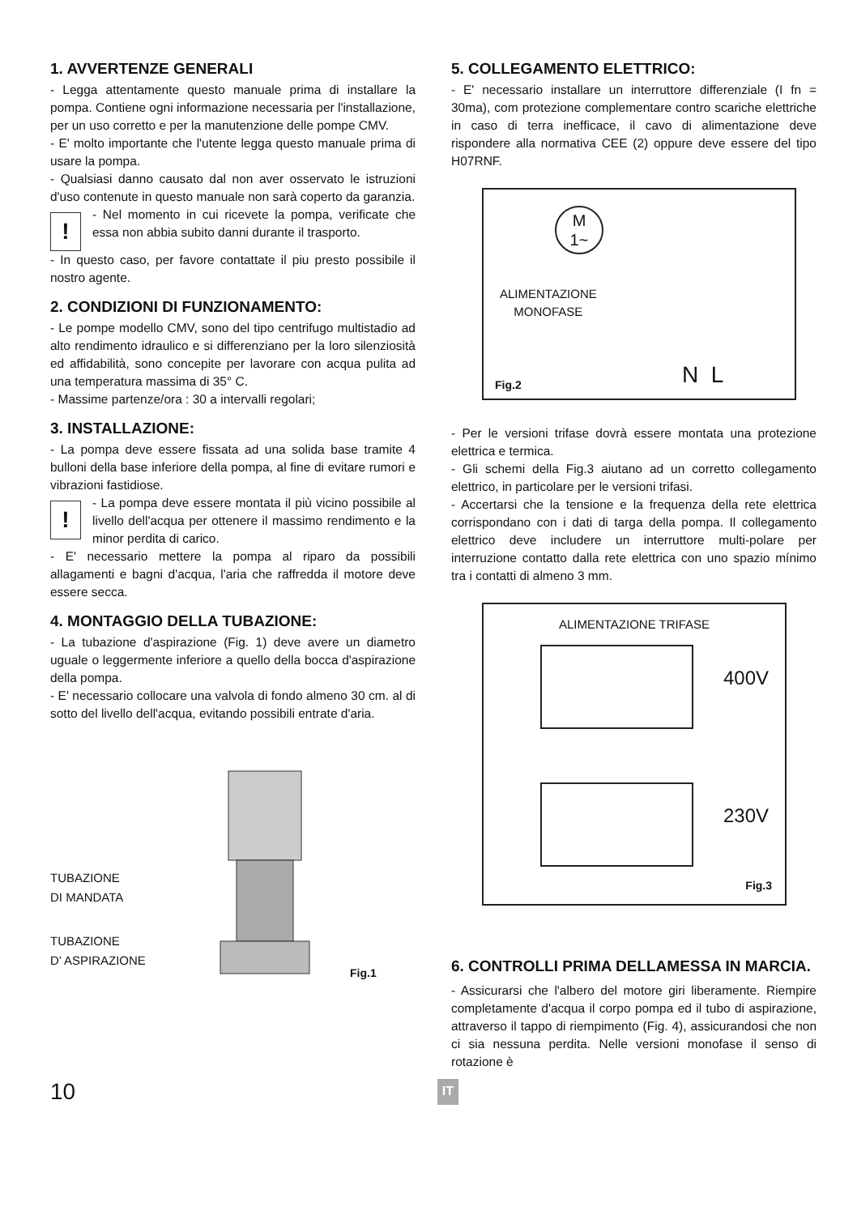1. AVVERTENZE GENERALI
- Legga attentamente questo manuale prima di installare la pompa. Contiene ogni informazione necessaria per l'installazione, per un uso corretto e per la manutenzione delle pompe CMV.
- E' molto importante che l'utente legga questo manuale prima di usare la pompa.
- Qualsiasi danno causato dal non aver osservato le istruzioni d'uso contenute in questo manuale non sarà coperto da garanzia.
!
- Nel momento in cui ricevete la pompa, verificate che essa non abbia subito danni durante il trasporto.
- In questo caso, per favore contattate il piu presto possibile il nostro agente.
2. CONDIZIONI DI FUNZIONAMENTO:
- Le pompe modello CMV, sono del tipo centrifugo multistadio ad alto rendimento idraulico e si differenziano per la loro silenziosità ed affidabilità, sono concepite per lavorare con acqua pulita ad una temperatura massima di 35° C.
- Massime partenze/ora : 30 a intervalli regolari;
3. INSTALLAZIONE:
- La pompa deve essere fissata ad una solida base tramite 4 bulloni della base inferiore della pompa, al fine di evitare rumori e vibrazioni fastidiose.
!
- La pompa deve essere montata il più vicino possibile al livello dell'acqua per ottenere il massimo rendimento e la minor perdita di carico.
- E' necessario mettere la pompa al riparo da possibili allagamenti e bagni d'acqua, l'aria che raffredda il motore deve essere secca.
4. MONTAGGIO DELLA TUBAZIONE:
- La tubazione d'aspirazione (Fig. 1) deve avere un diametro uguale o leggermente inferiore a quello della bocca d'aspirazione della pompa.
- E' necessario collocare una valvola di fondo almeno 30 cm. al di sotto del livello dell'acqua, evitando possibili entrate d'aria.
TUBAZIONE
DI MANDATA
TUBAZIONE
D’ ASPIRAZIONE
Fig.1
5. COLLEGAMENTO ELETTRICO:
- E' necessario installare un interruttore differenziale (I fn = 30ma), com protezione complementare contro scariche elettriche in caso di terra inefficace, il cavo di alimentazione deve rispondere alla normativa CEE (2) oppure deve essere del tipo H07RNF.
ALIMENTAZIONE
MONOFASE
M
1~
N L
Fig.2
- Per le versioni trifase dovrà essere montata una protezione elettrica e termica.
- Gli schemi della Fig.3 aiutano ad un corretto collegamento elettrico, in particolare per le versioni trifasi.
- Accertarsi che la tensione e la frequenza della rete elettrica corrispondano con i dati di targa della pompa. Il collegamento elettrico deve includere un interruttore multi-polare per interruzione contatto dalla rete elettrica con uno spazio mínimo tra i contatti di almeno 3 mm.
ALIMENTAZIONE TRIFASE
400V
230V
Fig.3
6. CONTROLLI PRIMA DELLAMESSA IN MARCIA.
- Assicurarsi che l'albero del motore giri liberamente. Riempire completamente d'acqua il corpo pompa ed il tubo di aspirazione, attraverso il tappo di riempimento (Fig. 4), assicurandosi che non ci sia nessuna perdita. Nelle versioni monofase il senso di rotazione è
10 IT